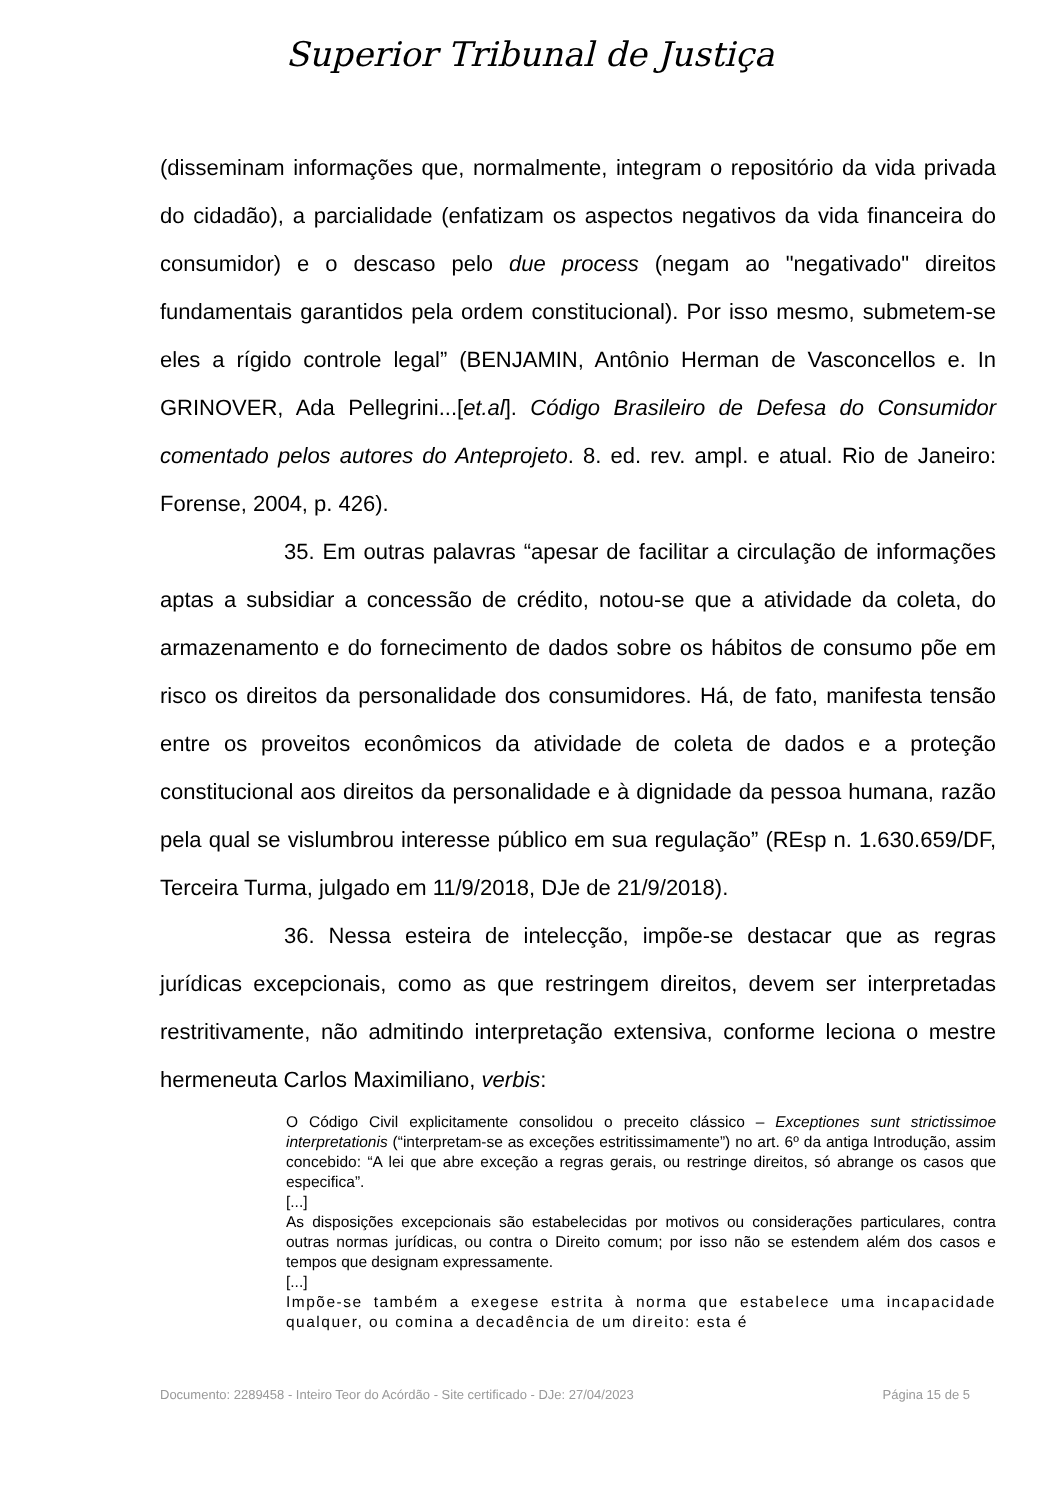Superior Tribunal de Justiça
(disseminam informações que, normalmente, integram o repositório da vida privada do cidadão), a parcialidade (enfatizam os aspectos negativos da vida financeira do consumidor) e o descaso pelo due process (negam ao "negativado" direitos fundamentais garantidos pela ordem constitucional). Por isso mesmo, submetem-se eles a rígido controle legal” (BENJAMIN, Antônio Herman de Vasconcellos e. In GRINOVER, Ada Pellegrini...[et.al]. Código Brasileiro de Defesa do Consumidor comentado pelos autores do Anteprojeto. 8. ed. rev. ampl. e atual. Rio de Janeiro: Forense, 2004, p. 426).
35. Em outras palavras “apesar de facilitar a circulação de informações aptas a subsidiar a concessão de crédito, notou-se que a atividade da coleta, do armazenamento e do fornecimento de dados sobre os hábitos de consumo põe em risco os direitos da personalidade dos consumidores. Há, de fato, manifesta tensão entre os proveitos econômicos da atividade de coleta de dados e a proteção constitucional aos direitos da personalidade e à dignidade da pessoa humana, razão pela qual se vislumbrou interesse público em sua regulação” (REsp n. 1.630.659/DF, Terceira Turma, julgado em 11/9/2018, DJe de 21/9/2018).
36. Nessa esteira de intelecção, impõe-se destacar que as regras jurídicas excepcionais, como as que restringem direitos, devem ser interpretadas restritivamente, não admitindo interpretação extensiva, conforme leciona o mestre hermeneuta Carlos Maximiliano, verbis:
O Código Civil explicitamente consolidou o preceito clássico – Exceptiones sunt strictissimoe interpretationis (“interpretam-se as exceções estritissimamente”) no art. 6º da antiga Introdução, assim concebido: “A lei que abre exceção a regras gerais, ou restringe direitos, só abrange os casos que especifica”.
[...]
As disposições excepcionais são estabelecidas por motivos ou considerações particulares, contra outras normas jurídicas, ou contra o Direito comum; por isso não se estendem além dos casos e tempos que designam expressamente.
[...]
Impõe-se também a exegese estrita à norma que estabelece uma incapacidade qualquer, ou comina a decadência de um direito: esta é
Documento: 2289458 - Inteiro Teor do Acórdão - Site certificado - DJe: 27/04/2023 Página 15 de 5